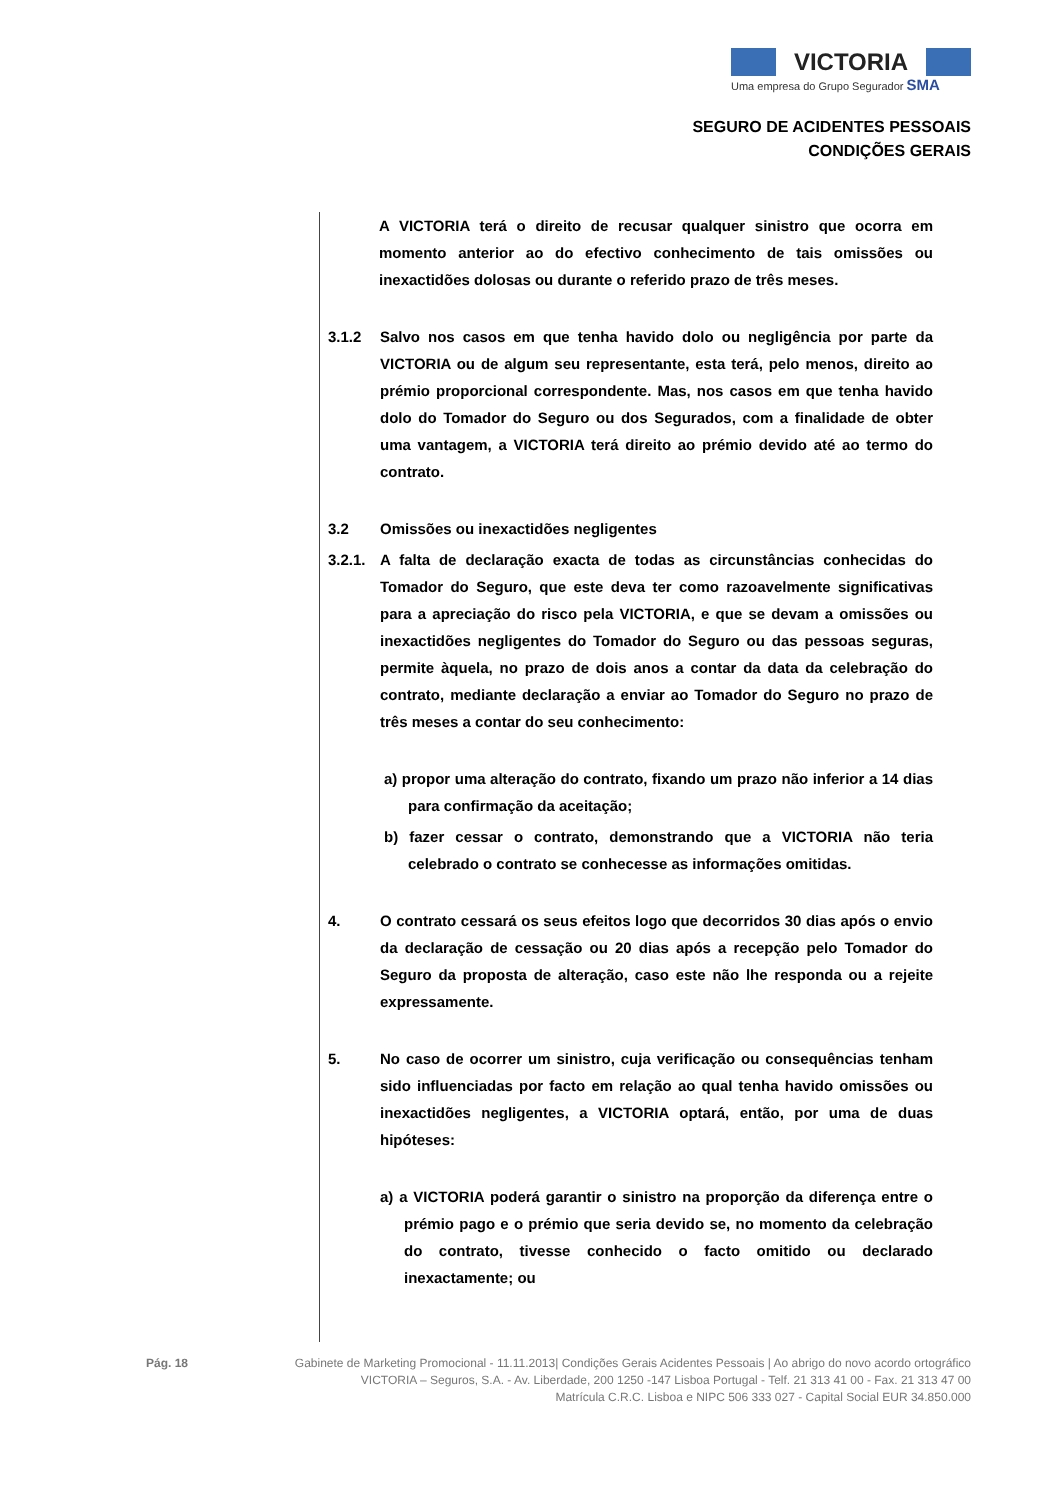VICTORIA
Uma empresa do Grupo Segurador SMA
SEGURO DE ACIDENTES PESSOAIS
CONDIÇÕES GERAIS
A VICTORIA terá o direito de recusar qualquer sinistro que ocorra em momento anterior ao do efectivo conhecimento de tais omissões ou inexactidões dolosas ou durante o referido prazo de três meses.
3.1.2 Salvo nos casos em que tenha havido dolo ou negligência por parte da VICTORIA ou de algum seu representante, esta terá, pelo menos, direito ao prémio proporcional correspondente. Mas, nos casos em que tenha havido dolo do Tomador do Seguro ou dos Segurados, com a finalidade de obter uma vantagem, a VICTORIA terá direito ao prémio devido até ao termo do contrato.
3.2 Omissões ou inexactidões negligentes
3.2.1.
A falta de declaração exacta de todas as circunstâncias conhecidas do Tomador do Seguro, que este deva ter como razoavelmente significativas para a apreciação do risco pela VICTORIA, e que se devam a omissões ou inexactidões negligentes do Tomador do Seguro ou das pessoas seguras, permite àquela, no prazo de dois anos a contar da data da celebração do contrato, mediante declaração a enviar ao Tomador do Seguro no prazo de três meses a contar do seu conhecimento:
a) propor uma alteração do contrato, fixando um prazo não inferior a 14 dias para confirmação da aceitação;
b) fazer cessar o contrato, demonstrando que a VICTORIA não teria celebrado o contrato se conhecesse as informações omitidas.
4. O contrato cessará os seus efeitos logo que decorridos 30 dias após o envio da declaração de cessação ou 20 dias após a recepção pelo Tomador do Seguro da proposta de alteração, caso este não lhe responda ou a rejeite expressamente.
5. No caso de ocorrer um sinistro, cuja verificação ou consequências tenham sido influenciadas por facto em relação ao qual tenha havido omissões ou inexactidões negligentes, a VICTORIA optará, então, por uma de duas hipóteses:
a) a VICTORIA poderá garantir o sinistro na proporção da diferença entre o prémio pago e o prémio que seria devido se, no momento da celebração do contrato, tivesse conhecido o facto omitido ou declarado inexactamente; ou
Pág. 18 Gabinete de Marketing Promocional - 11.11.2013| Condições Gerais Acidentes Pessoais | Ao abrigo do novo acordo ortográfico
VICTORIA – Seguros, S.A. - Av. Liberdade, 200 1250 -147 Lisboa Portugal - Telf. 21 313 41 00 - Fax. 21 313 47 00
Matrícula C.R.C. Lisboa e NIPC 506 333 027 - Capital Social EUR 34.850.000